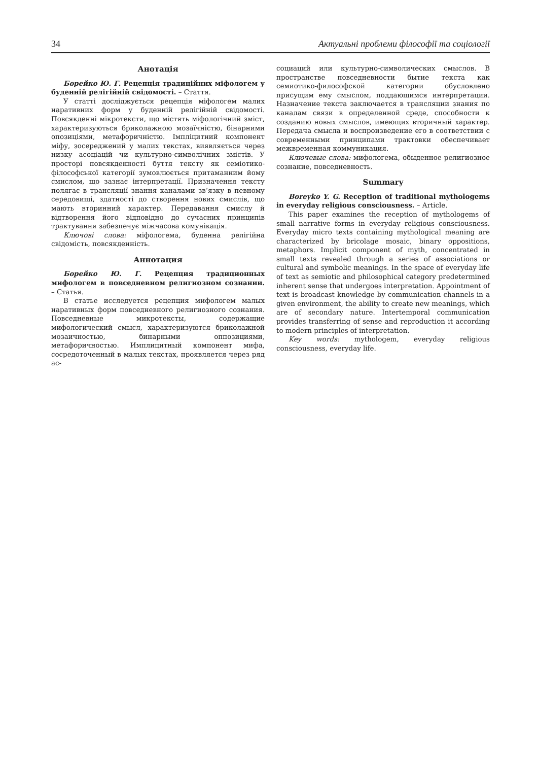34 Актуальні проблеми філософії та соціології
Анотація
Борейко Ю. Г. Рецепція традиційних міфологем у буденній релігійній свідомості. – Стаття.
У статті досліджується рецепція міфологем малих наративних форм у буденній релігійній свідомості. Повсякденні мікротексти, що містять міфологічний зміст, характеризуються бриколажною мозаїчністю, бінарними опозиціями, метафоричністю. Імпліцитний компонент міфу, зосереджений у малих текстах, виявляється через низку асоціацій чи культурно-символічних змістів. У просторі повсякденності буття тексту як семіотико-філософської категорії зумовлюється притаманним йому смислом, що зазнає інтерпретації. Призначення тексту полягає в трансляції знання каналами зв’язку в певному середовищі, здатності до створення нових смислів, що мають вторинний характер. Передавання смислу й відтворення його відповідно до сучасних принципів трактування забезпечує міжчасова комунікація.
Ключові слова: міфологема, буденна релігійна свідомість, повсякденність.
Аннотация
Борейко Ю. Г. Рецепция традиционных мифологем в повседневном религиозном сознании. – Статья.
В статье исследуется рецепция мифологем малых наративных форм повседневного религиозного сознания. Повседневные микротексты, содержащие мифологический смысл, характеризуются бриколажной мозаичностью, бинарными оппозициями, метафоричностью. Имплицитный компонент мифа, сосредоточенный в малых текстах, проявляется через ряд ас-
социаций или культурно-символических смыслов. В пространстве повседневности бытие текста как семиотико-философской категории обусловлено присущим ему смыслом, поддающимся интерпретации. Назначение текста заключается в трансляции знания по каналам связи в определенной среде, способности к созданию новых смыслов, имеющих вторичный характер. Передача смысла и воспроизведение его в соответствии с современными принципами трактовки обеспечивает межвременная коммуникация.
Ключевые слова: мифологема, обыденное религиозное сознание, повседневность.
Summary
Boreyko Y. G. Reception of traditional mythologems in everyday religious consciousness. – Article.
This paper examines the reception of mythologems of small narrative forms in everyday religious consciousness. Everyday micro texts containing mythological meaning are characterized by bricolage mosaic, binary oppositions, metaphors. Implicit component of myth, concentrated in small texts revealed through a series of associations or cultural and symbolic meanings. In the space of everyday life of text as semiotic and philosophical category predetermined inherent sense that undergoes interpretation. Appointment of text is broadcast knowledge by communication channels in a given environment, the ability to create new meanings, which are of secondary nature. Intertemporal communication provides transferring of sense and reproduction it according to modern principles of interpretation.
Key words: mythologem, everyday religious consciousness, everyday life.